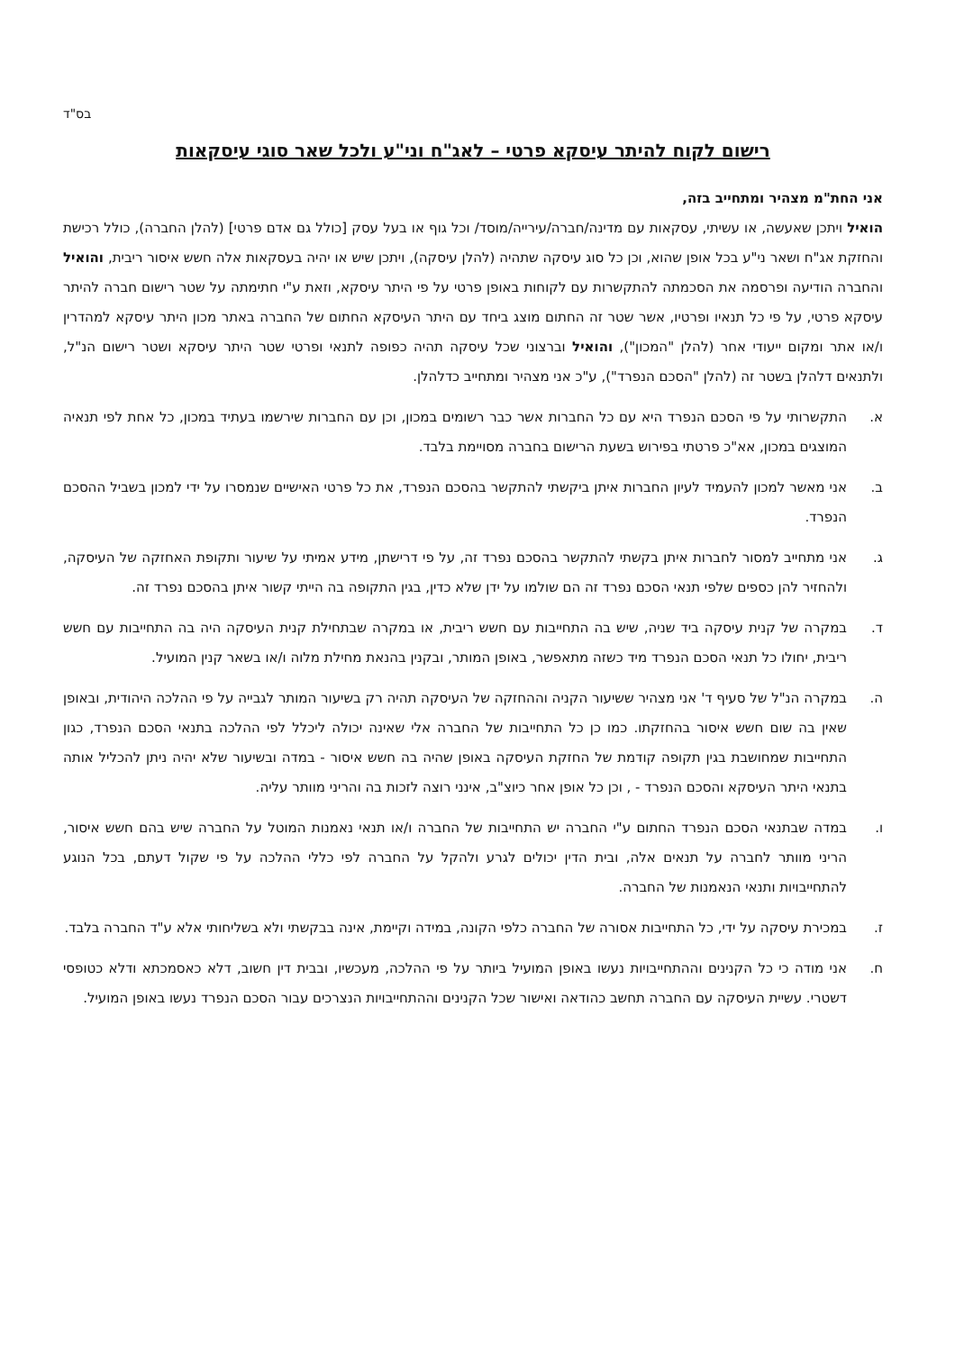בס"ד
רישום לקוח להיתר עיסקא פרטי – לאג"ח וני"ע ולכל שאר סוגי עיסקאות
אני החת"מ מצהיר ומתחייב בזה,
הואיל ויתכן שאעשה, או עשיתי, עסקאות עם מדינה/חברה/עירייה/מוסד/ וכל גוף או בעל עסק [כולל גם אדם פרטי] (להלן החברה), כולל רכישת והחזקת אג"ח ושאר ני"ע בכל אופן שהוא, וכן כל סוג עיסקה שתהיה (להלן עיסקה), ויתכן שיש או יהיה בעסקאות אלה חשש איסור ריבית, והואיל והחברה הודיעה ופרסמה את הסכמתה להתקשרות עם לקוחות באופן פרטי על פי היתר עיסקא, וזאת ע"י חתימתה על שטר רישום חברה להיתר עיסקא פרטי, על פי כל תנאיו ופרטיו, אשר שטר זה החתום מוצג ביחד עם היתר העיסקא החתום של החברה באתר מכון היתר עיסקא למהדרין ו/או אתר ומקום ייעודי אחר (להלן "המכון"), והואיל וברצוני שכל עיסקה תהיה כפופה לתנאי ופרטי שטר היתר עיסקא ושטר רישום הנ"ל, ולתנאים דלהלן בשטר זה (להלן "הסכם הנפרד"), ע"כ אני מצהיר ומתחייב כדלהלן.
א. התקשרותי על פי הסכם הנפרד היא עם כל החברות אשר כבר רשומים במכון, וכן עם החברות שירשמו בעתיד במכון, כל אחת לפי תנאיה המוצגים במכון, אא"כ פרטתי בפירוש בשעת הרישום בחברה מסויימת בלבד.
ב. אני מאשר למכון להעמיד לעיון החברות איתן ביקשתי להתקשר בהסכם הנפרד, את כל פרטי האישיים שנמסרו על ידי למכון בשביל ההסכם הנפרד.
ג. אני מתחייב למסור לחברות איתן בקשתי להתקשר בהסכם נפרד זה, על פי דרישתן, מידע אמיתי על שיעור ותקופת האחזקה של העיסקה, ולהחזיר להן כספים שלפי תנאי הסכם נפרד זה הם שולמו על ידן שלא כדין, בגין התקופה בה הייתי קשור איתן בהסכם נפרד זה.
ד. במקרה של קנית עיסקה ביד שניה, שיש בה התחייבות עם חשש ריבית, או במקרה שבתחילת קנית העיסקה היה בה התחייבות עם חשש ריבית, יחולו כל תנאי הסכם הנפרד מיד כשזה מתאפשר, באופן המותר, ובקנין בהנאת מחילת מלוה ו/או בשאר קנין המועיל.
ה. במקרה הנ"ל של סעיף ד' אני מצהיר ששיעור הקניה וההחזקה של העיסקה תהיה רק בשיעור המותר לגבייה על פי ההלכה היהודית, ובאופן שאין בה שום חשש איסור בהחזקתו. כמו כן כל התחייבות של החברה אלי שאינה יכולה ליכלל לפי ההלכה בתנאי הסכם הנפרד, כגון התחייבות שמחושבת בגין תקופה קודמת של החזקת העיסקה באופן שהיה בה חשש איסור - במדה ובשיעור שלא יהיה ניתן להכליל אותה בתנאי היתר העיסקא והסכם הנפרד - , וכן כל אופן אחר כיוצ"ב, אינני רוצה לזכות בה והריני מוותר עליה.
ו. במדה שבתנאי הסכם הנפרד החתום ע"י החברה יש התחייבות של החברה ו/או תנאי נאמנות המוטל על החברה שיש בהם חשש איסור, הריני מוותר לחברה על תנאים אלה, ובית הדין יכולים לגרע ולהקל על החברה לפי כללי ההלכה על פי שקול דעתם, בכל הנוגע להתחייבויות ותנאי הנאמנות של החברה.
ז. במכירת עיסקה על ידי, כל התחייבות אסורה של החברה כלפי הקונה, במידה וקיימת, אינה בבקשתי ולא בשליחותי אלא ע"ד החברה בלבד.
ח. אני מודה כי כל הקנינים וההתחייבויות נעשו באופן המועיל ביותר על פי ההלכה, מעכשיו, ובבית דין חשוב, דלא כאסמכתא ודלא כטופסי דשטרי. עשיית העיסקה עם החברה תחשב כהודאה ואישור שכל הקנינים וההתחייבויות הנצרכים עבור הסכם הנפרד נעשו באופן המועיל.